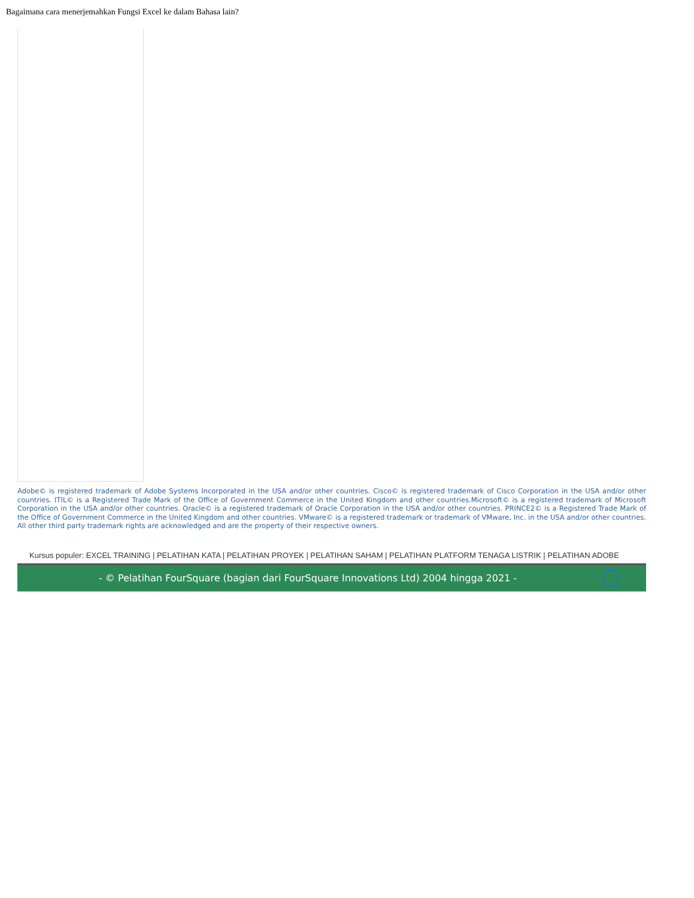Bagaimana cara menerjemahkan Fungsi Excel ke dalam Bahasa lain?
Adobe© is registered trademark of Adobe Systems Incorporated in the USA and/or other countries. Cisco© is registered trademark of Cisco Corporation in the USA and/or other countries. ITIL© is a Registered Trade Mark of the Office of Government Commerce in the United Kingdom and other countries.Microsoft© is a registered trademark of Microsoft Corporation in the USA and/or other countries. Oracle© is a registered trademark of Oracle Corporation in the USA and/or other countries. PRINCE2© is a Registered Trade Mark of the Office of Government Commerce in the United Kingdom and other countries. VMware© is a registered trademark or trademark of VMware, Inc. in the USA and/or other countries. All other third party trademark rights are acknowledged and are the property of their respective owners.
Kursus populer: EXCEL TRAINING | PELATIHAN KATA | PELATIHAN PROYEK | PELATIHAN SAHAM | PELATIHAN PLATFORM TENAGA LISTRIK | PELATIHAN ADOBE
- © Pelatihan FourSquare (bagian dari FourSquare Innovations Ltd) 2004 hingga 2021 -